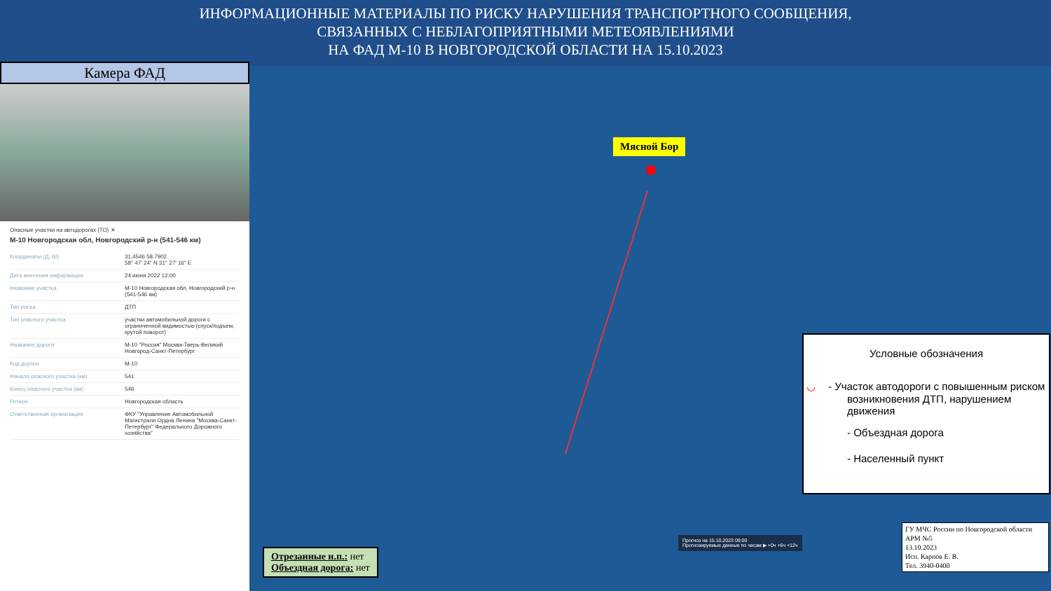ИНФОРМАЦИОННЫЕ МАТЕРИАЛЫ ПО РИСКУ НАРУШЕНИЯ ТРАНСПОРТНОГО СООБЩЕНИЯ,
СВЯЗАННЫХ С НЕБЛАГОПРИЯТНЫМИ МЕТЕОЯВЛЕНИЯМИ
НА ФАД М-10 В НОВГОРОДСКОЙ ОБЛАСТИ НА 15.10.2023
Камера ФАД
Опасные участки на автодорогах (ТО) ✕
М-10 Новгородская обл, Новгородский р-н (541-546 км)
| Координаты (Д, Ш) | 31.4546 58.7902 58° 47' 24" N 31° 27' 16" E |
| Дата внесения информации | 24 июня 2022 12:00 |
| Название участка | М-10 Новгородская обл, Новгородский р-н (541-546 км) |
| Тип риска | ДТП |
| Тип опасного участка | участки автомобильной дороги с ограниченной видимостью (спуск/подъем, крутой поворот) |
| Название дороги | М-10 "Россия" Москва-Тверь-Великий Новгород-Санкт-Петербург |
| Код дороги | М-10 |
| Начало опасного участка (км) | 541 |
| Конец опасного участка (км) | 546 |
| Регион | Новгородская область |
| Ответственная организация | ФКУ "Управление Автомобильной Магистрали Ордна Ленина "Москва-Санкт-Петербург" Федерального Дорожного хозяйства" |
Мясной Бор
Условные обозначения
◡ - Участок автодороги с повышенным риском возникновения ДТП, нарушением движения
- Объездная дорога
- Населенный пункт
Прогноз на 15.10.2023 09:00
Прогнозируемые данные по часам ▶ +0ч +6ч +12ч
Отрезанные н.п.: нет
Объездная дорога: нет
ГУ МЧС России по Новгородской области
АРМ №5
13.10.2023
Исп. Карпов Е. В.
Тел. 3940-0400